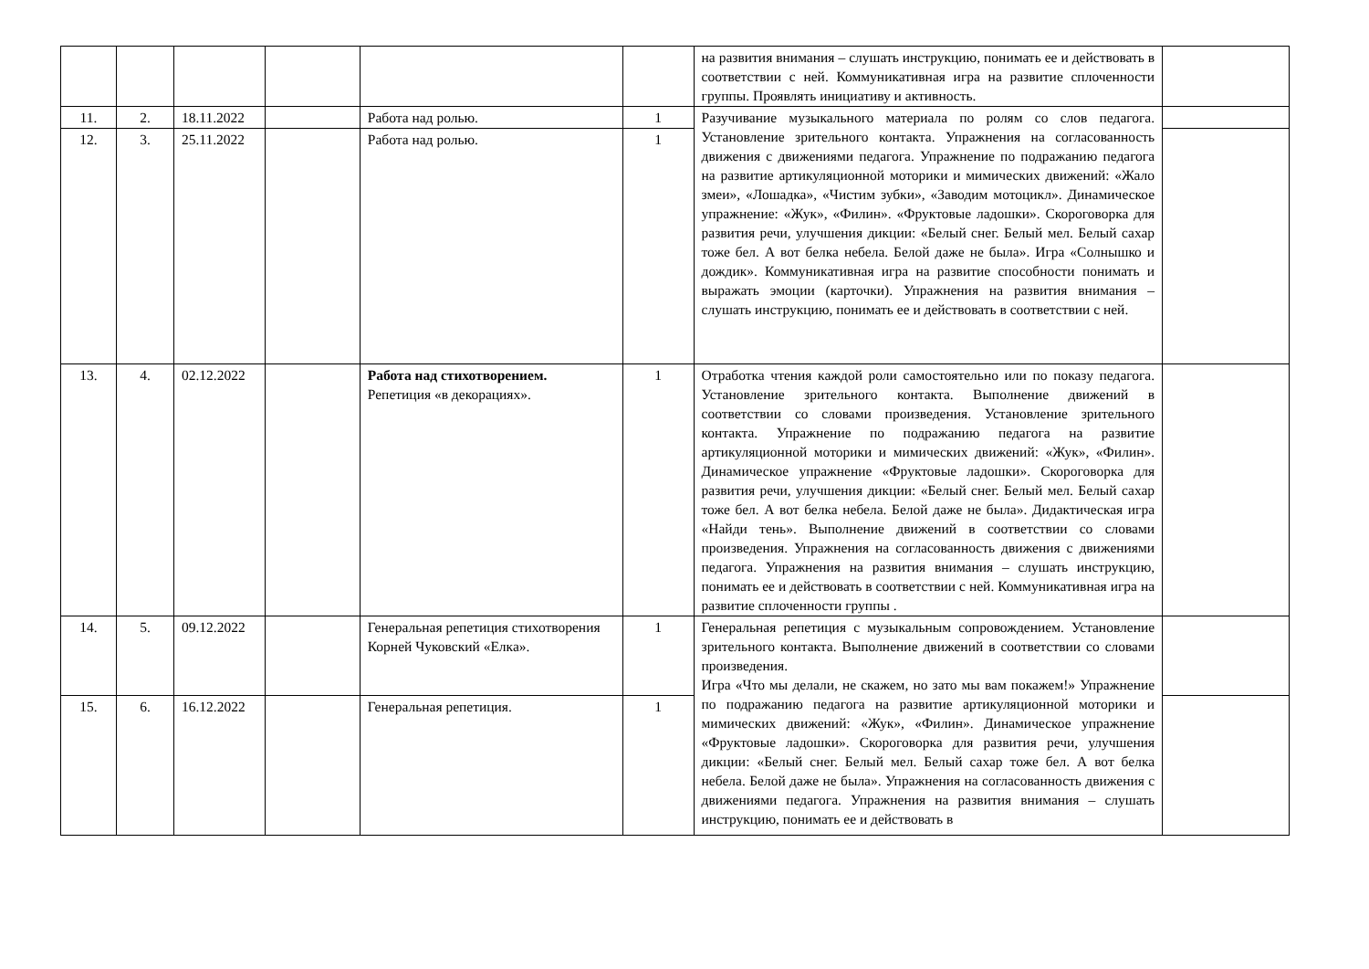| | | | | | | на развития внимания – слушать инструкцию, понимать ее и действовать в соответствии с ней. Коммуникативная игра на развитие сплоченности группы. Проявлять инициативу и активность. | |
| 11. | 2. | 18.11.2022 | | Работа над ролью. | 1 | Разучивание музыкального материала по ролям со слов педагога. Установление зрительного контакта. Упражнения на согласованность движения с движениями педагога. Упражнение по подражанию педагога на развитие артикуляционной моторики и мимических движений: «Жало змеи», «Лошадка», «Чистим зубки», «Заводим мотоцикл». Динамическое упражнение: «Жук», «Филин». «Фруктовые ладошки». Скороговорка для развития речи, улучшения дикции: «Белый снег. Белый мел. Белый сахар тоже бел. А вот белка небела. Белой даже не была». Игра «Солнышко и дождик». Коммуникативная игра на развитие способности понимать и выражать эмоции (карточки). Упражнения на развития внимания – слушать инструкцию, понимать ее и действовать в соответствии с ней. | |
| 12. | 3. | 25.11.2022 | | Работа над ролью. | 1 | | |
| 13. | 4. | 02.12.2022 | | Работа над стихотворением. Репетиция «в декорациях». | 1 | Отработка чтения каждой роли самостоятельно или по показу педагога. Установление зрительного контакта. Выполнение движений в соответствии со словами произведения. Установление зрительного контакта. Упражнение по подражанию педагога на развитие артикуляционной моторики и мимических движений: «Жук», «Филин». Динамическое упражнение «Фруктовые ладошки». Скороговорка для развития речи, улучшения дикции: «Белый снег. Белый мел. Белый сахар тоже бел. А вот белка небела. Белой даже не была». Дидактическая игра «Найди тень». Выполнение движений в соответствии со словами произведения. Упражнения на согласованность движения с движениями педагога. Упражнения на развития внимания – слушать инструкцию, понимать ее и действовать в соответствии с ней. Коммуникативная игра на развитие сплоченности группы . | |
| 14. | 5. | 09.12.2022 | | Генеральная репетиция стихотворения Корней Чуковский «Елка». | 1 | Генеральная репетиция с музыкальным сопровождением. Установление зрительного контакта. Выполнение движений в соответствии со словами произведения. Игра «Что мы делали, не скажем, но зато мы вам покажем!» Упражнение по подражанию педагога на развитие артикуляционной моторики и мимических движений: «Жук», «Филин». Динамическое упражнение «Фруктовые ладошки». Скороговорка для развития речи, улучшения дикции: «Белый снег. Белый мел. Белый сахар тоже бел. А вот белка небела. Белой даже не была». Упражнения на согласованность движения с движениями педагога. Упражнения на развития внимания – слушать инструкцию, понимать ее и действовать в | |
| 15. | 6. | 16.12.2022 | | Генеральная репетиция. | 1 | | |